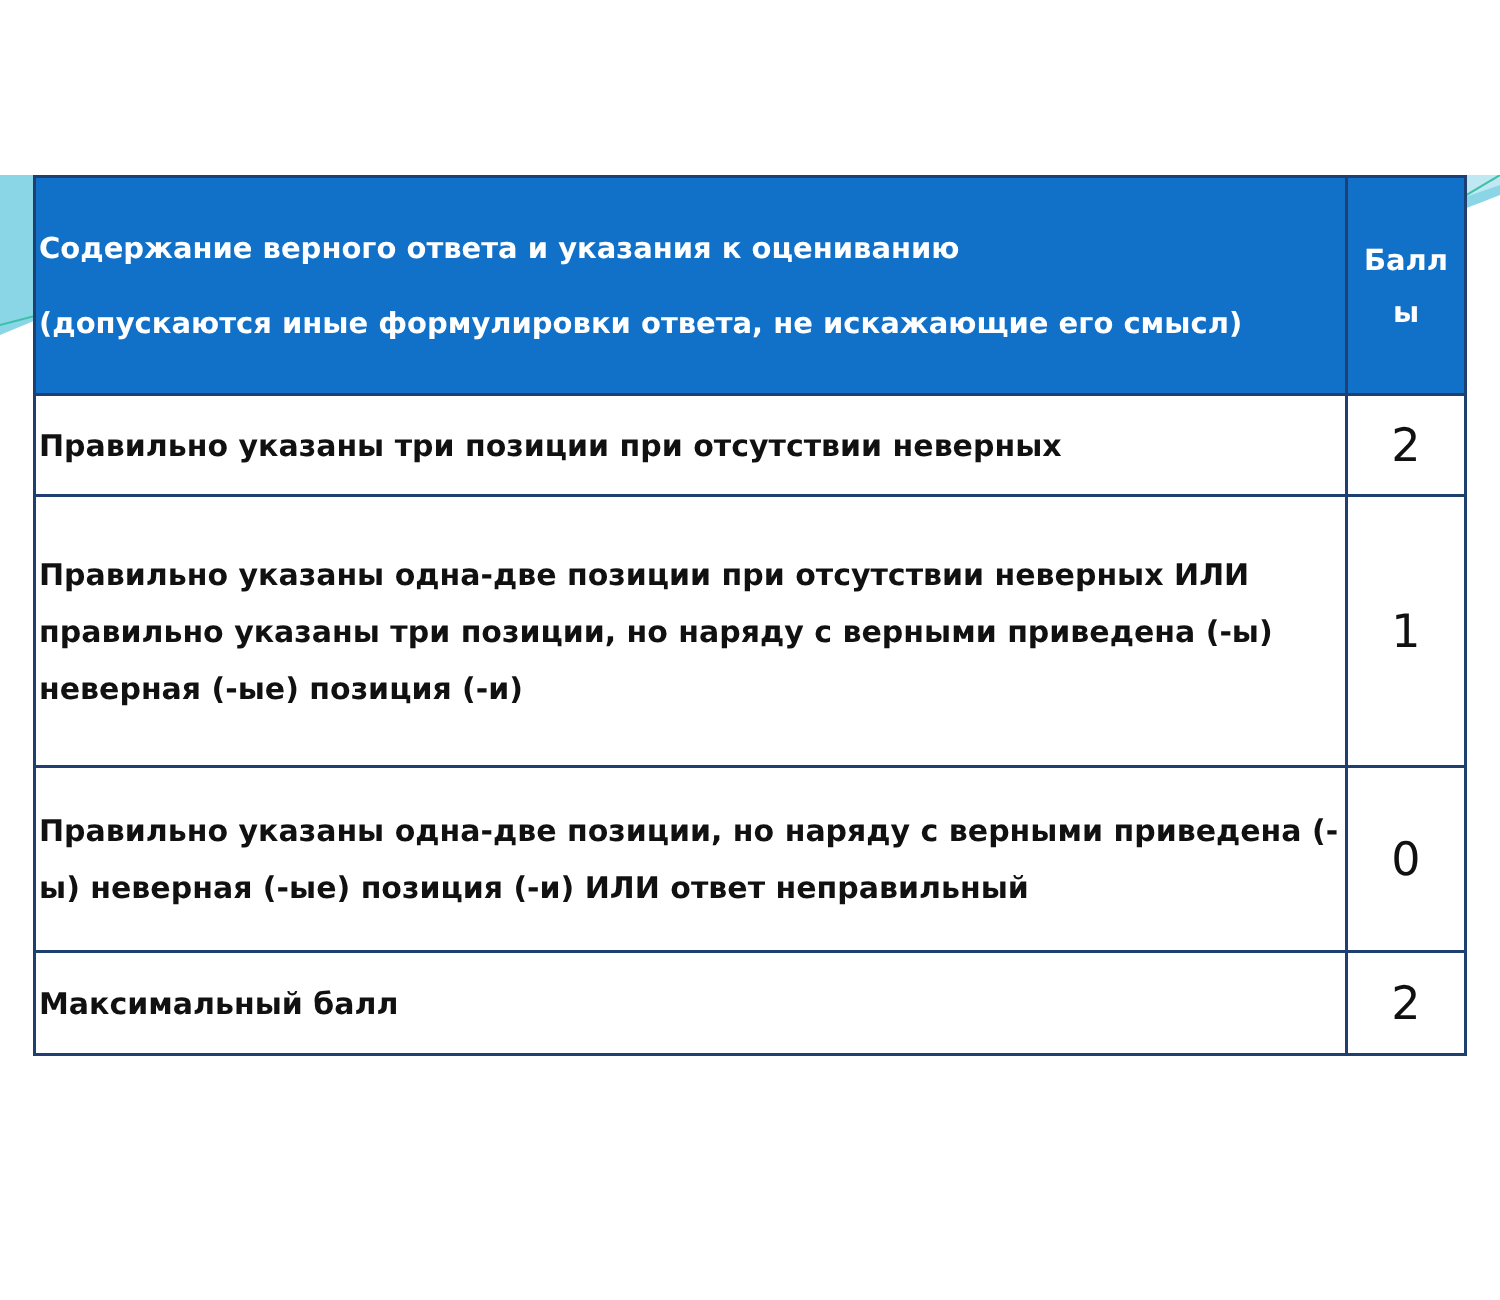| Содержание верного ответа и указания к оцениванию (допускаются иные формулировки ответа, не искажающие его смысл) | Балл ы |
| --- | --- |
| Правильно указаны три позиции при отсутствии неверных | 2 |
| Правильно указаны одна-две позиции при отсутствии неверных ИЛИ правильно указаны три позиции, но наряду с верными приведена (-ы) неверная (-ые) позиция (-и) | 1 |
| Правильно указаны одна-две позиции, но наряду с верными приведена (-ы) неверная (-ые) позиция (-и) ИЛИ ответ неправильный | 0 |
| Максимальный балл | 2 |